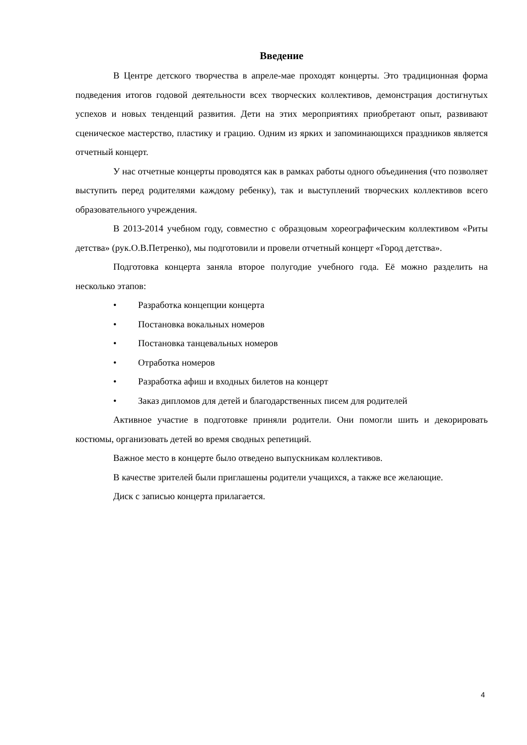Введение
В Центре детского творчества в апреле-мае проходят концерты. Это традиционная форма подведения итогов годовой деятельности всех творческих коллективов, демонстрация достигнутых успехов и новых тенденций развития. Дети на этих мероприятиях приобретают опыт, развивают сценическое мастерство, пластику и грацию. Одним из ярких и запоминающихся праздников является отчетный концерт.
У нас отчетные концерты проводятся как в рамках работы одного объединения (что позволяет выступить перед родителями каждому ребенку), так и выступлений творческих коллективов всего образовательного учреждения.
В 2013-2014 учебном году, совместно с образцовым хореографическим коллективом «Риты детства» (рук.О.В.Петренко), мы подготовили и провели отчетный концерт «Город детства».
Подготовка концерта заняла второе полугодие учебного года. Её можно разделить на несколько этапов:
• Разработка концепции концерта
• Постановка вокальных номеров
• Постановка танцевальных номеров
• Отработка номеров
• Разработка афиш и входных билетов на концерт
• Заказ дипломов для детей и благодарственных писем для родителей
Активное участие в подготовке приняли родители. Они помогли шить и декорировать костюмы, организовать детей во время сводных репетиций.
Важное место в концерте было отведено выпускникам коллективов.
В качестве зрителей были приглашены родители учащихся, а также все желающие.
Диск с записью концерта прилагается.
4